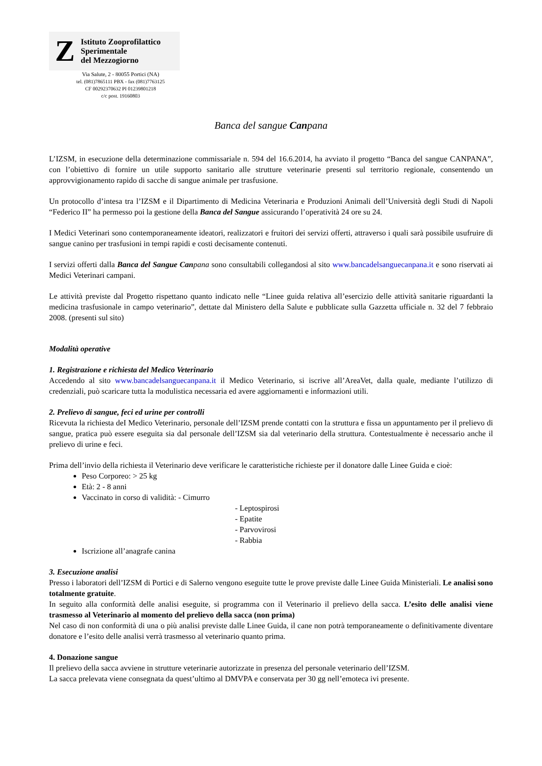Z
Istituto Zooprofilattico
Sperimentale
del Mezzogiorno
Via Salute, 2 - 80055 Portici (NA)
tel. (081)7865111 PBX - fax (081)7763125
CF 00292370632 PI 01239801218
c/c post. 19160803
Banca del sangue Canpana
L’IZSM, in esecuzione della determinazione commissariale n. 594 del 16.6.2014, ha avviato il progetto “Banca del sangue CANPANA”, con l’obiettivo di fornire un utile supporto sanitario alle strutture veterinarie presenti sul territorio regionale, consentendo un approvvigionamento rapido di sacche di sangue animale per trasfusione.
Un protocollo d’intesa tra l’IZSM e il Dipartimento di Medicina Veterinaria e Produzioni Animali dell’Università degli Studi di Napoli “Federico II” ha permesso poi la gestione della Banca del Sangue assicurando l’operatività 24 ore su 24.
I Medici Veterinari sono contemporaneamente ideatori, realizzatori e fruitori dei servizi offerti, attraverso i quali sarà possibile usufruire di sangue canino per trasfusioni in tempi rapidi e costi decisamente contenuti.
I servizi offerti dalla Banca del Sangue Can pana sono consultabili collegandosi al sito www.bancadelsanguecanpana.it e sono riservati ai Medici Veterinari campani.
Le attività previste dal Progetto rispettano quanto indicato nelle “Linee guida relativa all’esercizio delle attività sanitarie riguardanti la medicina trasfusionale in campo veterinario”, dettate dal Ministero della Salute e pubblicate sulla Gazzetta ufficiale n. 32 del 7 febbraio 2008. (presenti sul sito)
Modalità operative
1. Registrazione e richiesta del Medico Veterinario
Accedendo al sito www.bancadelsanguecanpana.it il Medico Veterinario, si iscrive all’AreaVet, dalla quale, mediante l’utilizzo di credenziali, può scaricare tutta la modulistica necessaria ed avere aggiornamenti e informazioni utili.
2. Prelievo di sangue, feci ed urine per controlli
Ricevuta la richiesta deI Medico Veterinario, personale dell’IZSM prende contatti con la struttura e fissa un appuntamento per il prelievo di sangue, pratica può essere eseguita sia dal personale dell’IZSM sia dal veterinario della struttura. Contestualmente è necessario anche il prelievo di urine e feci.
Prima dell’invio della richiesta il Veterinario deve verificare le caratteristiche richieste per il donatore dalle Linee Guida e cioè:
Peso Corporeo: > 25 kg
Età: 2 - 8 anni
Vaccinato in corso di validità: - Cimurro
- Leptospirosi
- Epatite
- Parvovirosi
- Rabbia
Iscrizione all’anagrafe canina
3. Esecuzione analisi
Presso i laboratori dell’IZSM di Portici e di Salerno vengono eseguite tutte le prove previste dalle Linee Guida Ministeriali. Le analisi sono totalmente gratuite.
In seguito alla conformità delle analisi eseguite, si programma con il Veterinario il prelievo della sacca. L’esito delle analisi viene trasmesso al Veterinario al momento del prelievo della sacca (non prima)
Nel caso di non conformità di una o più analisi previste dalle Linee Guida, il cane non potrà temporaneamente o definitivamente diventare donatore e l’esito delle analisi verrà trasmesso al veterinario quanto prima.
4. Donazione sangue
Il prelievo della sacca avviene in strutture veterinarie autorizzate in presenza del personale veterinario dell’IZSM.
La sacca prelevata viene consegnata da quest’ultimo al DMVPA e conservata per 30 gg nell’emoteca ivi presente.